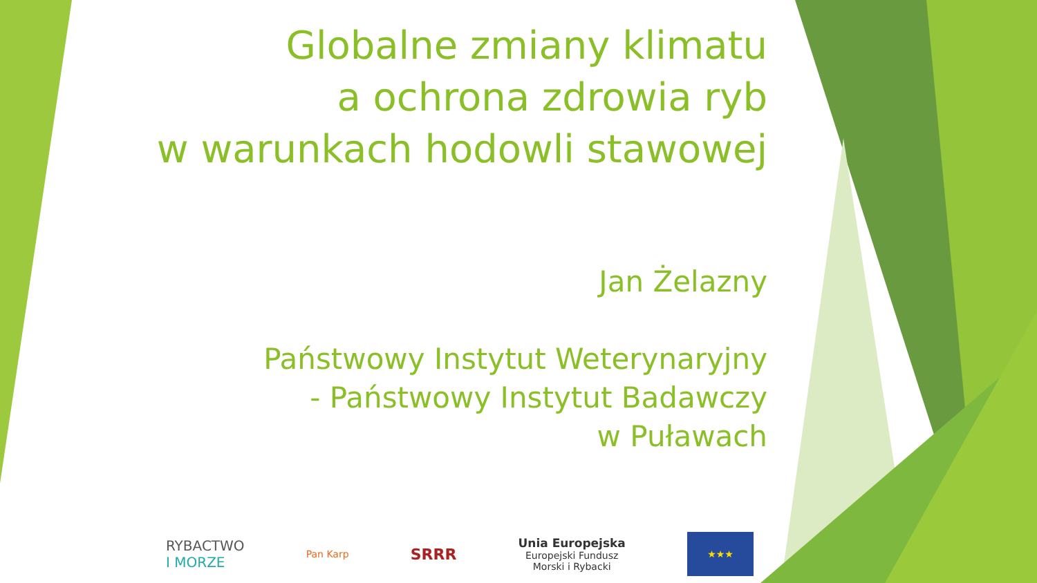Globalne zmiany klimatu
a ochrona zdrowia ryb
w warunkach hodowli stawowej
Jan Żelazny
Państwowy Instytut Weterynaryjny
- Państwowy Instytut Badawczy
w Puławach
RYBACTWO
I MORZE
Pan Karp
SRRR
Unia Europejska
Europejski Fundusz
Morski i Rybacki
★★★